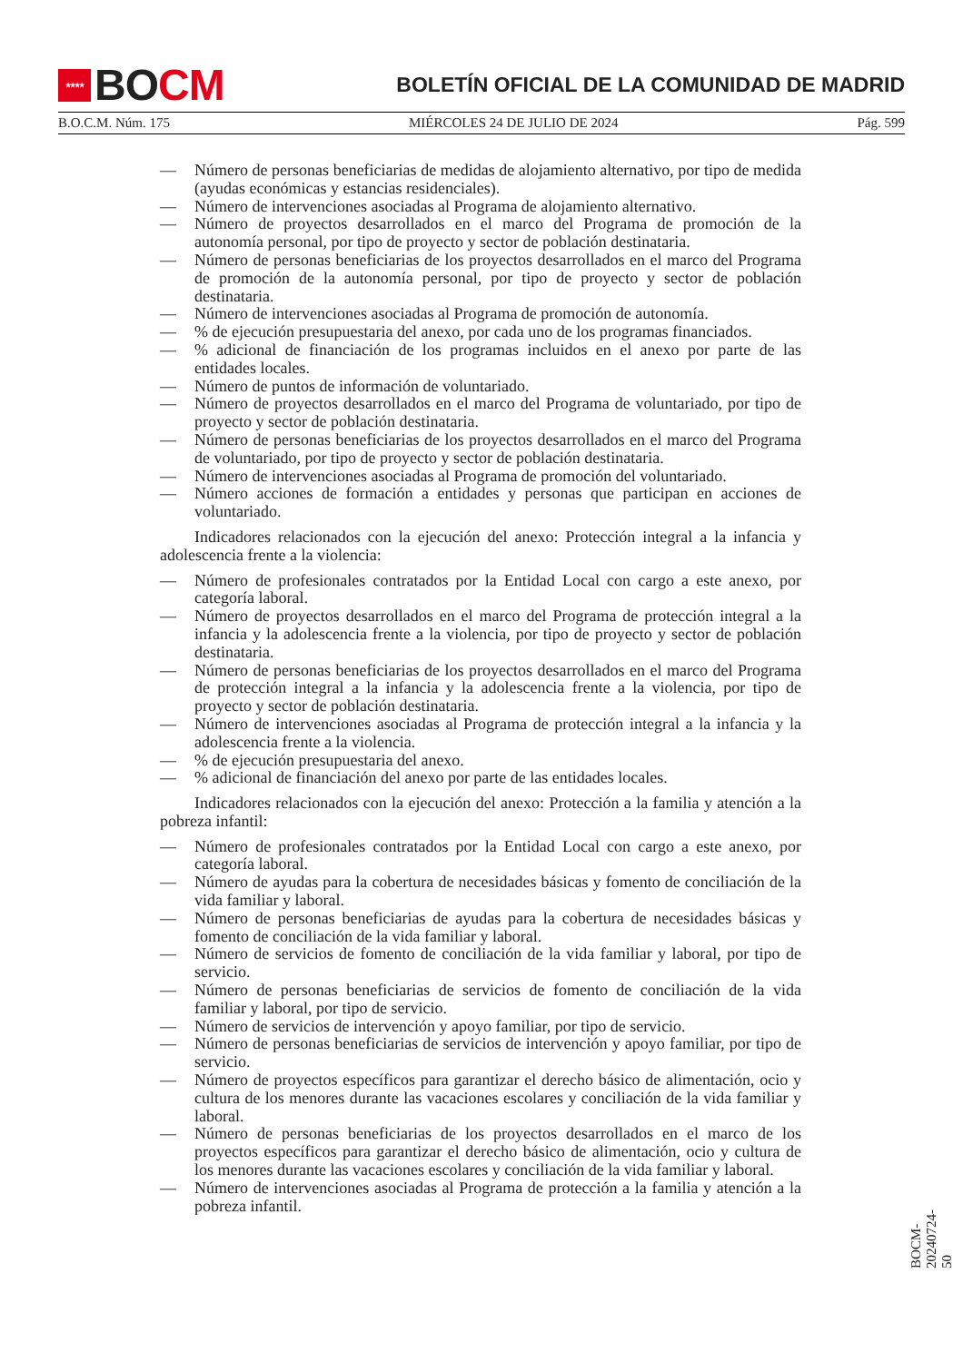★★★★
BO CM
BOLETÍN OFICIAL DE LA COMUNIDAD DE MADRID
B.O.C.M. Núm. 175 MIÉRCOLES 24 DE JULIO DE 2024 Pág. 599
— Número de personas beneficiarias de medidas de alojamiento alternativo, por tipo de medida (ayudas económicas y estancias residenciales).
— Número de intervenciones asociadas al Programa de alojamiento alternativo.
— Número de proyectos desarrollados en el marco del Programa de promoción de la autonomía personal, por tipo de proyecto y sector de población destinataria.
— Número de personas beneficiarias de los proyectos desarrollados en el marco del Programa de promoción de la autonomía personal, por tipo de proyecto y sector de población destinataria.
— Número de intervenciones asociadas al Programa de promoción de autonomía.
—% de ejecución presupuestaria del anexo, por cada uno de los programas financiados.
—% adicional de financiación de los programas incluidos en el anexo por parte de las entidades locales.
— Número de puntos de información de voluntariado.
— Número de proyectos desarrollados en el marco del Programa de voluntariado, por tipo de proyecto y sector de población destinataria.
— Número de personas beneficiarias de los proyectos desarrollados en el marco del Programa de voluntariado, por tipo de proyecto y sector de población destinataria.
— Número de intervenciones asociadas al Programa de promoción del voluntariado.
— Número acciones de formación a entidades y personas que participan en acciones de voluntariado.
Indicadores relacionados con la ejecución del anexo: Protección integral a la infancia y adolescencia frente a la violencia:
— Número de profesionales contratados por la Entidad Local con cargo a este anexo, por categoría laboral.
— Número de proyectos desarrollados en el marco del Programa de protección integral a la infancia y la adolescencia frente a la violencia, por tipo de proyecto y sector de población destinataria.
— Número de personas beneficiarias de los proyectos desarrollados en el marco del Programa de protección integral a la infancia y la adolescencia frente a la violencia, por tipo de proyecto y sector de población destinataria.
— Número de intervenciones asociadas al Programa de protección integral a la infancia y la adolescencia frente a la violencia.
—% de ejecución presupuestaria del anexo.
—% adicional de financiación del anexo por parte de las entidades locales.
Indicadores relacionados con la ejecución del anexo: Protección a la familia y atención a la pobreza infantil:
— Número de profesionales contratados por la Entidad Local con cargo a este anexo, por categoría laboral.
— Número de ayudas para la cobertura de necesidades básicas y fomento de conciliación de la vida familiar y laboral.
— Número de personas beneficiarias de ayudas para la cobertura de necesidades básicas y fomento de conciliación de la vida familiar y laboral.
— Número de servicios de fomento de conciliación de la vida familiar y laboral, por tipo de servicio.
— Número de personas beneficiarias de servicios de fomento de conciliación de la vida familiar y laboral, por tipo de servicio.
— Número de servicios de intervención y apoyo familiar, por tipo de servicio.
— Número de personas beneficiarias de servicios de intervención y apoyo familiar, por tipo de servicio.
— Número de proyectos específicos para garantizar el derecho básico de alimentación, ocio y cultura de los menores durante las vacaciones escolares y conciliación de la vida familiar y laboral.
— Número de personas beneficiarias de los proyectos desarrollados en el marco de los proyectos específicos para garantizar el derecho básico de alimentación, ocio y cultura de los menores durante las vacaciones escolares y conciliación de la vida familiar y laboral.
— Número de intervenciones asociadas al Programa de protección a la familia y atención a la pobreza infantil.
BOCM-20240724-50